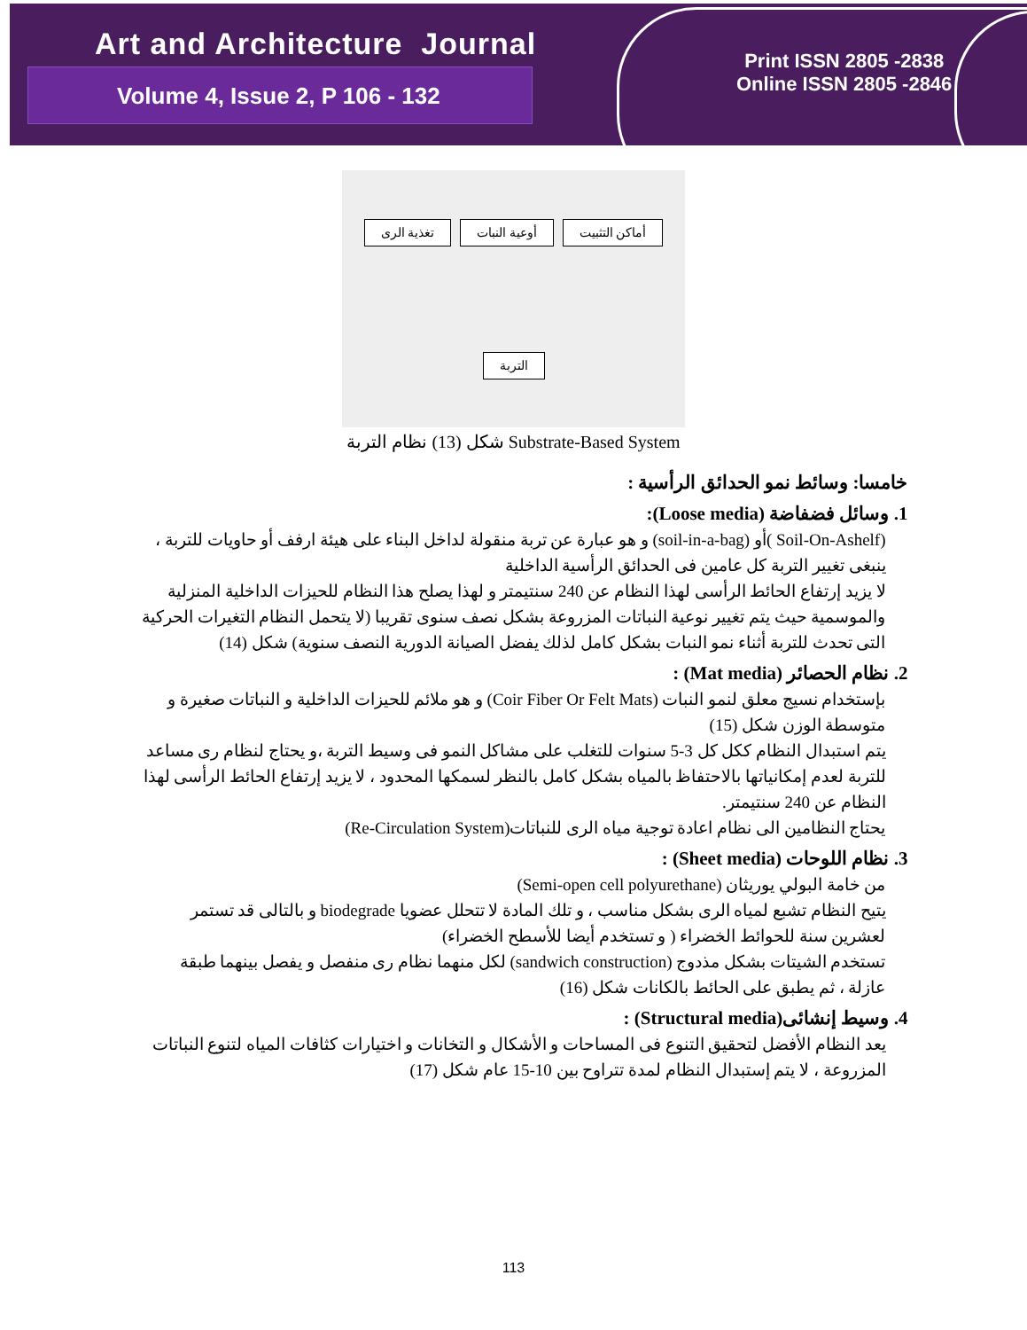Art and Architecture Journal
Volume 4, Issue 2, P 106 - 132
Print ISSN 2805 -2838
Online ISSN 2805 -2846
تغذية الرى أوعية النبات أماكن التثبيت التربة
شكل (13) نظام التربة Substrate-Based System
خامسا: وسائط نمو الحدائق الرأسية :
1. وسائل فضفاضة (Loose media):
(Soil-On-Ashelf )أو (soil-in-a-bag) و هو عبارة عن تربة منقولة لداخل البناء على هيئة ارفف أو حاويات للتربة ، ينبغى تغيير التربة كل عامين فى الحدائق الرأسية الداخلية
لا يزيد إرتفاع الحائط الرأسى لهذا النظام عن 240 سنتيمتر و لهذا يصلح هذا النظام للحيزات الداخلية المنزلية والموسمية حيث يتم تغيير نوعية النباتات المزروعة بشكل نصف سنوى تقريبا (لا يتحمل النظام التغيرات الحركية التى تحدث للتربة أثناء نمو النبات بشكل كامل لذلك يفضل الصيانة الدورية النصف سنوية) شكل (14)
2. نظام الحصائر (Mat media) :
بإستخدام نسيج معلق لنمو النبات (Coir Fiber Or Felt Mats) و هو ملائم للحيزات الداخلية و النباتات صغيرة و متوسطة الوزن شكل (15)
يتم استبدال النظام ككل كل 3-5 سنوات للتغلب على مشاكل النمو فى وسيط التربة ،و يحتاج لنظام رى مساعد للتربة لعدم إمكانياتها بالاحتفاظ بالمياه بشكل كامل بالنظر لسمكها المحدود ، لا يزيد إرتفاع الحائط الرأسى لهذا النظام عن 240 سنتيمتر.
يحتاج النظامين الى نظام اعادة توجية مياه الرى للنباتات(Re-Circulation System)
3. نظام اللوحات (Sheet media) :
من خامة البولي يوريثان (Semi-open cell polyurethane)
يتيح النظام تشبع لمياه الرى بشكل مناسب ، و تلك المادة لا تتحلل عضويا biodegrade و بالتالى قد تستمر لعشرين سنة للحوائط الخضراء ( و تستخدم أيضا للأسطح الخضراء)
تستخدم الشيتات بشكل مذدوج (sandwich construction) لكل منهما نظام رى منفصل و يفصل بينهما طبقة عازلة ، ثم يطبق على الحائط بالكانات شكل (16)
4. وسيط إنشائى(Structural media) :
يعد النظام الأفضل لتحقيق التنوع فى المساحات و الأشكال و التخانات و اختيارات كثافات المياه لتنوع النباتات المزروعة ، لا يتم إستبدال النظام لمدة تتراوح بين 10-15 عام شكل (17)
113